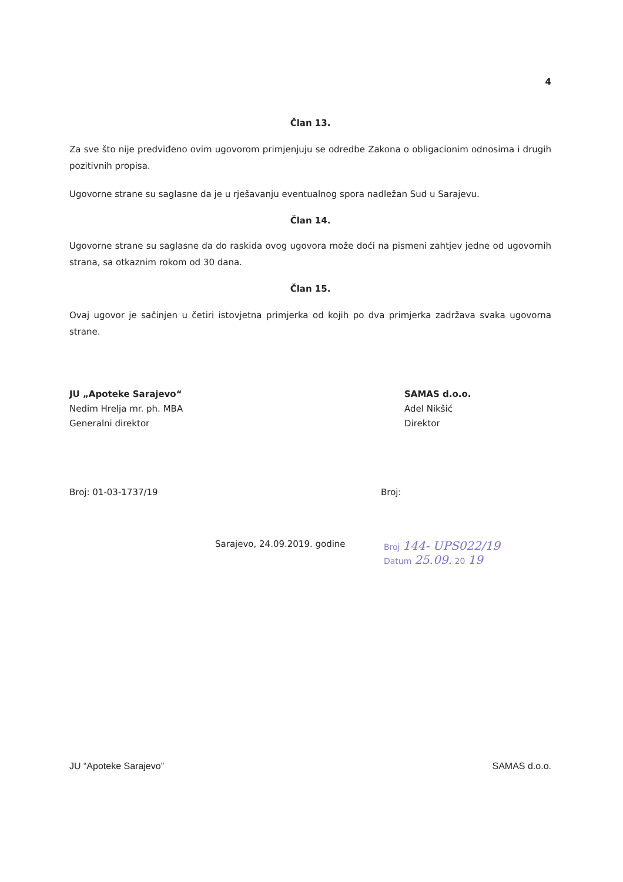4
Član 13.
Za sve što nije predviđeno ovim ugovorom primjenjuju se odredbe Zakona o obligacionim odnosima i drugih pozitivnih propisa.
Ugovorne strane su saglasne da je u rješavanju eventualnog spora nadležan Sud u Sarajevu.
Član 14.
Ugovorne strane su saglasne da do raskida ovog ugovora može doći na pismeni zahtjev jedne od ugovornih strana, sa otkaznim rokom od 30 dana.
Član 15.
Ovaj ugovor je sačinjen u četiri istovjetna primjerka od kojih po dva primjerka zadržava svaka ugovorna strane.
JU „Apoteke Sarajevo“
Nedim Hrelja mr. ph. MBA
Generalni direktor
SAMAS d.o.o.
Adel Nikšić
Direktor
Broj: 01-03-1737/19 Broj:
Sarajevo, 24.09.2019. godine Broj 144- UPS022/19
Datum 25.09. 20 19
JU “Apoteke Sarajevo” SAMAS d.o.o.